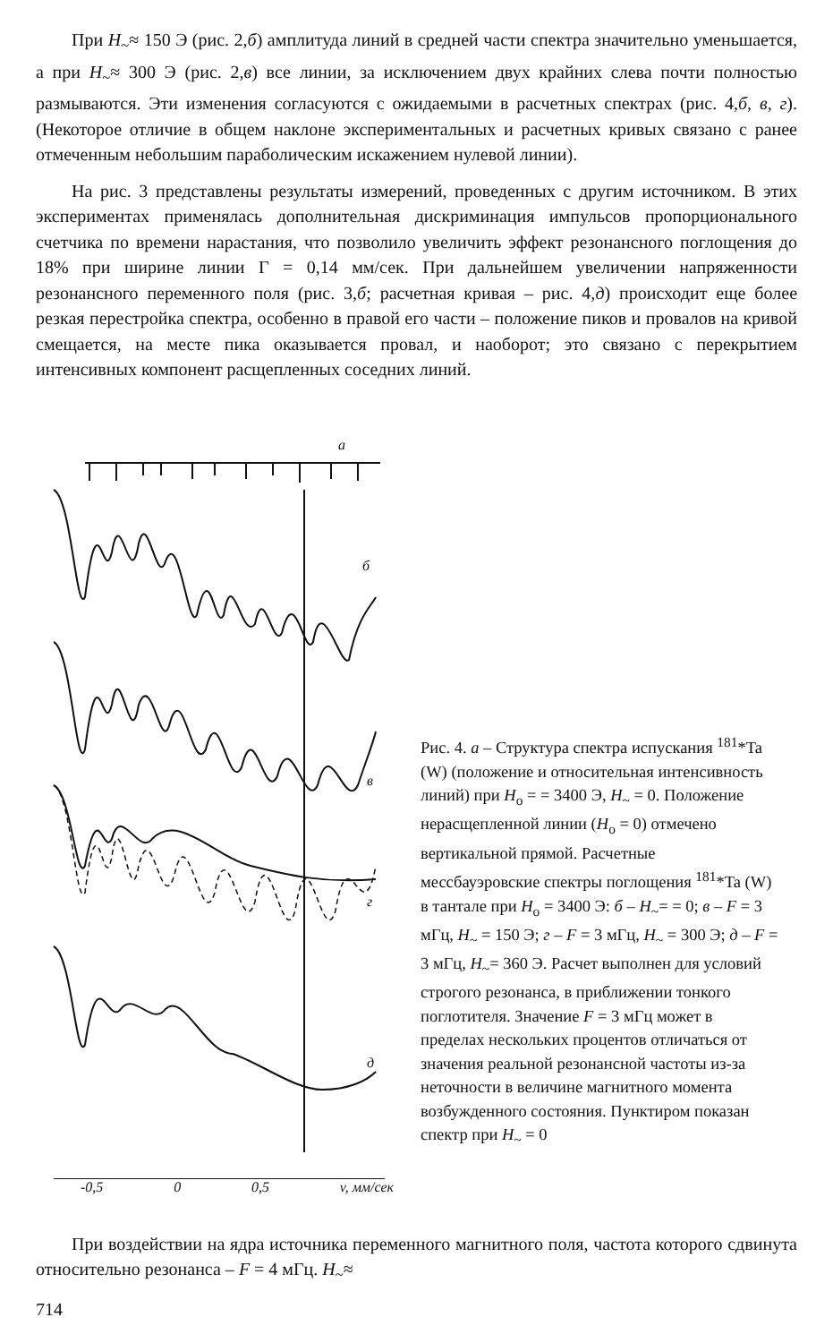При H<sub>~</sub>≈ 150 Э (рис. 2,б) амплитуда линий в средней части спектра значительно уменьшается, а при H<sub>~</sub>≈ 300 Э (рис. 2,в) все линии, за исключением двух крайних слева почти полностью размываются. Эти изменения согласуются с ожидаемыми в расчетных спектрах (рис. 4,б, в, г). (Некоторое отличие в общем наклоне экспериментальных и расчетных кривых связано с ранее отмеченным небольшим параболическим искажением нулевой линии).
На рис. 3 представлены результаты измерений, проведенных с другим источником. В этих экспериментах применялась дополнительная дискриминация импульсов пропорционального счетчика по времени нарастания, что позволило увеличить эффект резонансного поглощения до 18% при ширине линии Γ = 0,14 мм/сек. При дальнейшем увеличении напряженности резонансного переменного поля (рис. 3,б; расчетная кривая – рис. 4,д) происходит еще более резкая перестройка спектра, особенно в правой его части – положение пиков и провалов на кривой смещается, на месте пика оказывается провал, и наоборот; это связано с перекрытием интенсивных компонент расщепленных соседних линий.
а
б
в
г
д
Рис. 4. а – Структура спектра испускания <sup>181</sup>*Ta (W) (положение и относительная интенсивность линий) при H<sub>o</sub> = = 3400 Э, H<sub>~</sub> = 0. Положение нерасщепленной линии (H<sub>o</sub> = 0) отмечено вертикальной прямой. Расчетные мессбауэровские спектры поглощения <sup>181</sup>*Ta (W) в тантале при H<sub>o</sub> = 3400 Э: б – H<sub>~</sub>= = 0; в – F = 3 мГц, H<sub>~</sub> = 150 Э; г – F = 3 мГц, H<sub>~</sub> = 300 Э; д – F = 3 мГц, H<sub>~</sub>= 360 Э. Расчет выполнен для условий строгого резонанса, в приближении тонкого поглотителя. Значение F = 3 мГц может в пределах нескольких процентов отличаться от значения реальной резонансной частоты из-за неточности в величине магнитного момента возбужденного состояния. Пунктиром показан спектр при H<sub>~</sub> = 0
-0,5 0 0,5 v, мм/сек
При воздействии на ядра источника переменного магнитного поля, частота которого сдвинута относительно резонанса – F = 4 мГц. H<sub>~</sub>≈
714